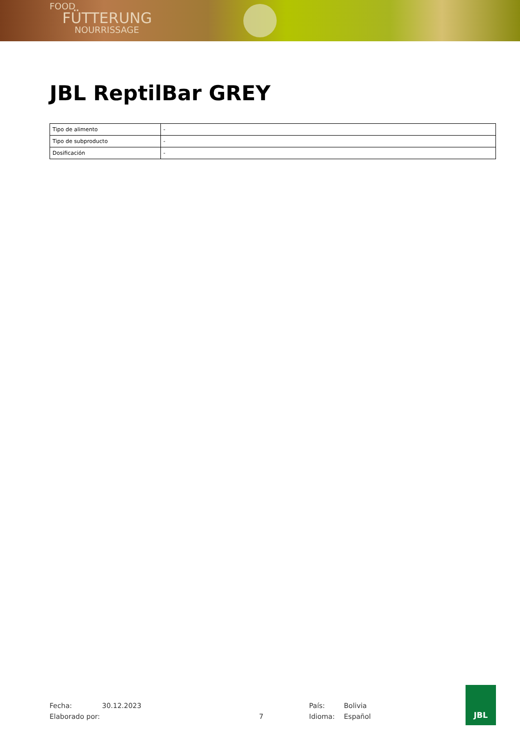FOOD
FÜTTERUNG
NOURRISSAGE
JBL ReptilBar GREY
| Tipo de alimento | - |
| Tipo de subproducto | - |
| Dosificación | - |
Fecha: 30.12.2023 País: Bolivia
Elaborado por: 7 Idioma: Español
JBL